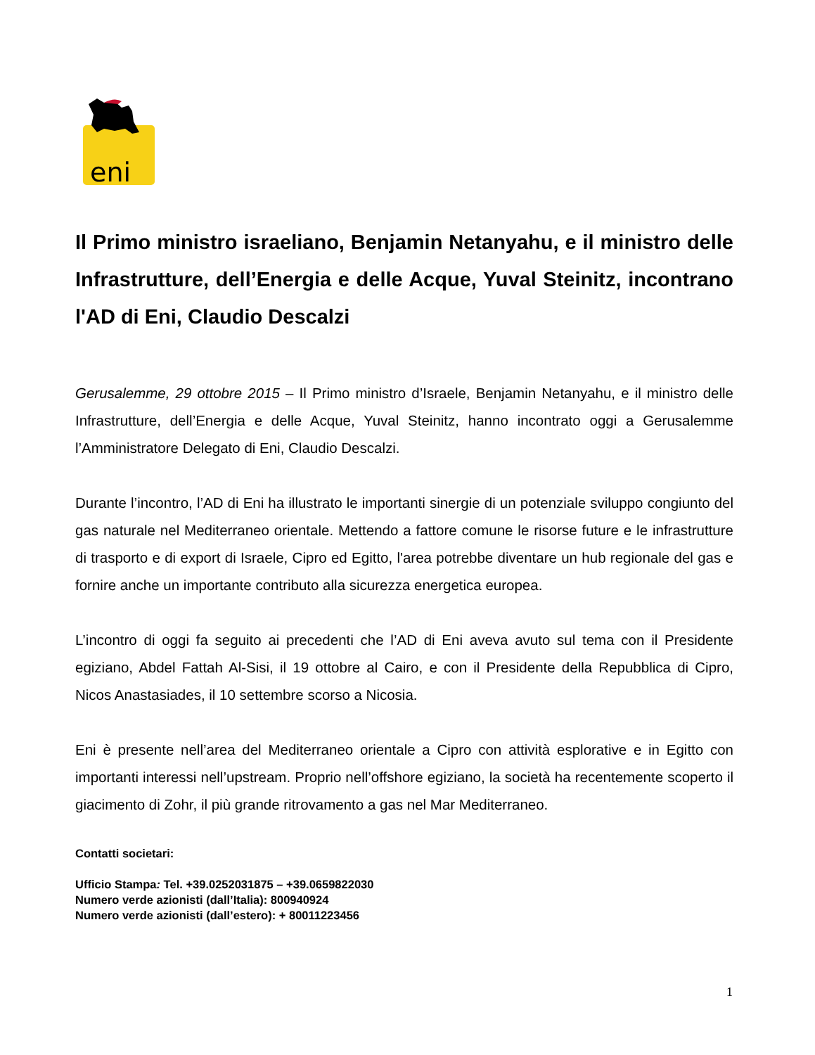eni
Il Primo ministro israeliano, Benjamin Netanyahu, e il ministro delle Infrastrutture, dell’Energia e delle Acque, Yuval Steinitz, incontrano l'AD di Eni, Claudio Descalzi
Gerusalemme, 29 ottobre 2015 – Il Primo ministro d’Israele, Benjamin Netanyahu, e il ministro delle Infrastrutture, dell’Energia e delle Acque, Yuval Steinitz, hanno incontrato oggi a Gerusalemme l’Amministratore Delegato di Eni, Claudio Descalzi.
Durante l’incontro, l’AD di Eni ha illustrato le importanti sinergie di un potenziale sviluppo congiunto del gas naturale nel Mediterraneo orientale. Mettendo a fattore comune le risorse future e le infrastrutture di trasporto e di export di Israele, Cipro ed Egitto, l'area potrebbe diventare un hub regionale del gas e fornire anche un importante contributo alla sicurezza energetica europea.
L’incontro di oggi fa seguito ai precedenti che l’AD di Eni aveva avuto sul tema con il Presidente egiziano, Abdel Fattah Al-Sisi, il 19 ottobre al Cairo, e con il Presidente della Repubblica di Cipro, Nicos Anastasiades, il 10 settembre scorso a Nicosia.
Eni è presente nell’area del Mediterraneo orientale a Cipro con attività esplorative e in Egitto con importanti interessi nell’upstream. Proprio nell’offshore egiziano, la società ha recentemente scoperto il giacimento di Zohr, il più grande ritrovamento a gas nel Mar Mediterraneo.
Contatti societari:
Ufficio Stampa: Tel. +39.0252031875 – +39.0659822030
Numero verde azionisti (dall’Italia): 800940924
Numero verde azionisti (dall’estero): + 80011223456
1